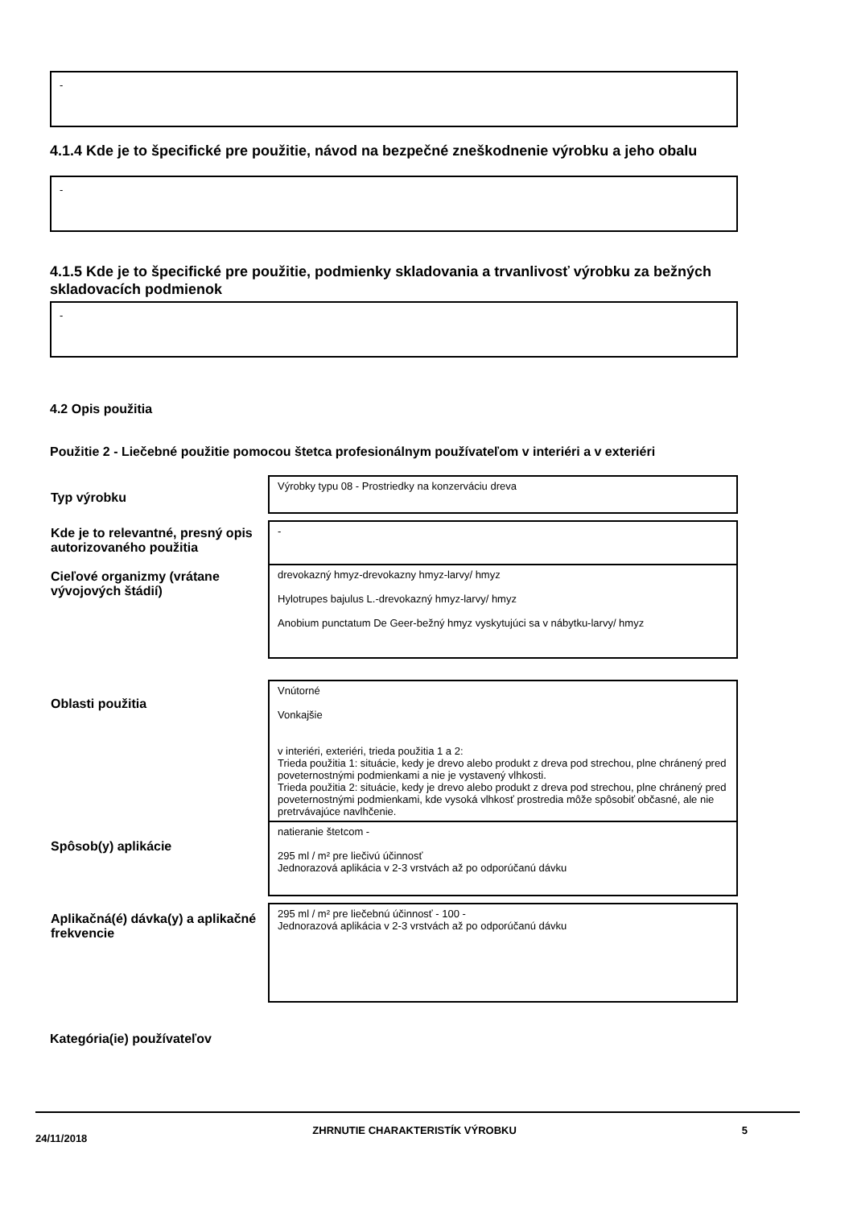-
4.1.4 Kde je to špecifické pre použitie, návod na bezpečné zneškodnenie výrobku a jeho obalu
-
4.1.5 Kde je to špecifické pre použitie, podmienky skladovania a trvanlivosť výrobku za bežných skladovacích podmienok
-
4.2 Opis použitia
Použitie 2 - Liečebné použitie pomocou štetca profesionálnym používateľom v interiéri a v exteriéri
| Typ výrobku | Výrobky typu 08 - Prostriedky na konzerváciu dreva |
| Kde je to relevantné, presný opis autorizovaného použitia | - |
| Cieľové organizmy (vrátane vývojových štádií) | drevokazný hmyz-drevokazny hmyz-larvy/ hmyz Hylotrupes bajulus L.-drevokazný hmyz-larvy/ hmyz Anobium punctatum De Geer-bežný hmyz vyskytujúci sa v nábytku-larvy/ hmyz |
| Oblasti použitia | Vnútorné Vonkajšie v interiéri, exteriéri, trieda použitia 1 a 2: Trieda použitia 1: situácie, kedy je drevo alebo produkt z dreva pod strechou, plne chránený pred poveternostnými podmienkami a nie je vystavený vlhkosti. Trieda použitia 2: situácie, kedy je drevo alebo produkt z dreva pod strechou, plne chránený pred poveternostnými podmienkami, kde vysoká vlhkosť prostredia môže spôsobiť občasné, ale nie pretrvávajúce navlhčenie. |
| Spôsob(y) aplikácie | natieranie štetcom - 295 ml / m² pre liečivú účinnosť Jednorazová aplikácia v 2-3 vrstvách až po odporúčanú dávku |
| Aplikačná(é) dávka(y) a aplikačné frekvencie | 295 ml / m² pre liečebnú účinnosť - 100 - Jednorazová aplikácia v 2-3 vrstvách až po odporúčanú dávku |
Kategória(ie) používateľov
24/11/2018 ZHRNUTIE CHARAKTERISTÍK VÝROBKU 5